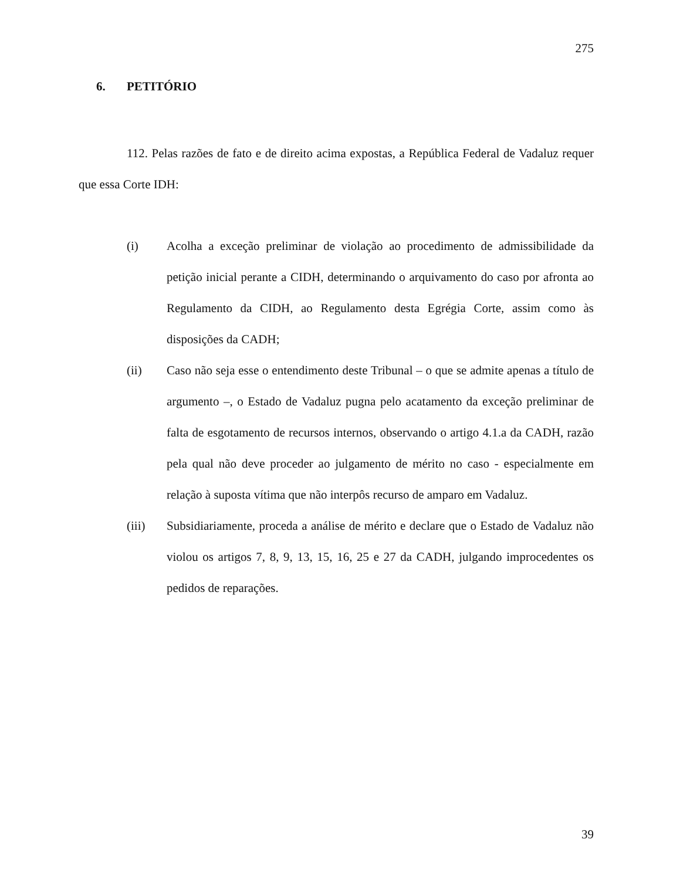275
6. PETITÓRIO
112. Pelas razões de fato e de direito acima expostas, a República Federal de Vadaluz requer que essa Corte IDH:
(i) Acolha a exceção preliminar de violação ao procedimento de admissibilidade da petição inicial perante a CIDH, determinando o arquivamento do caso por afronta ao Regulamento da CIDH, ao Regulamento desta Egrégia Corte, assim como às disposições da CADH;
(ii) Caso não seja esse o entendimento deste Tribunal – o que se admite apenas a título de argumento –, o Estado de Vadaluz pugna pelo acatamento da exceção preliminar de falta de esgotamento de recursos internos, observando o artigo 4.1.a da CADH, razão pela qual não deve proceder ao julgamento de mérito no caso - especialmente em relação à suposta vítima que não interpôs recurso de amparo em Vadaluz.
(iii) Subsidiariamente, proceda a análise de mérito e declare que o Estado de Vadaluz não violou os artigos 7, 8, 9, 13, 15, 16, 25 e 27 da CADH, julgando improcedentes os pedidos de reparações.
39